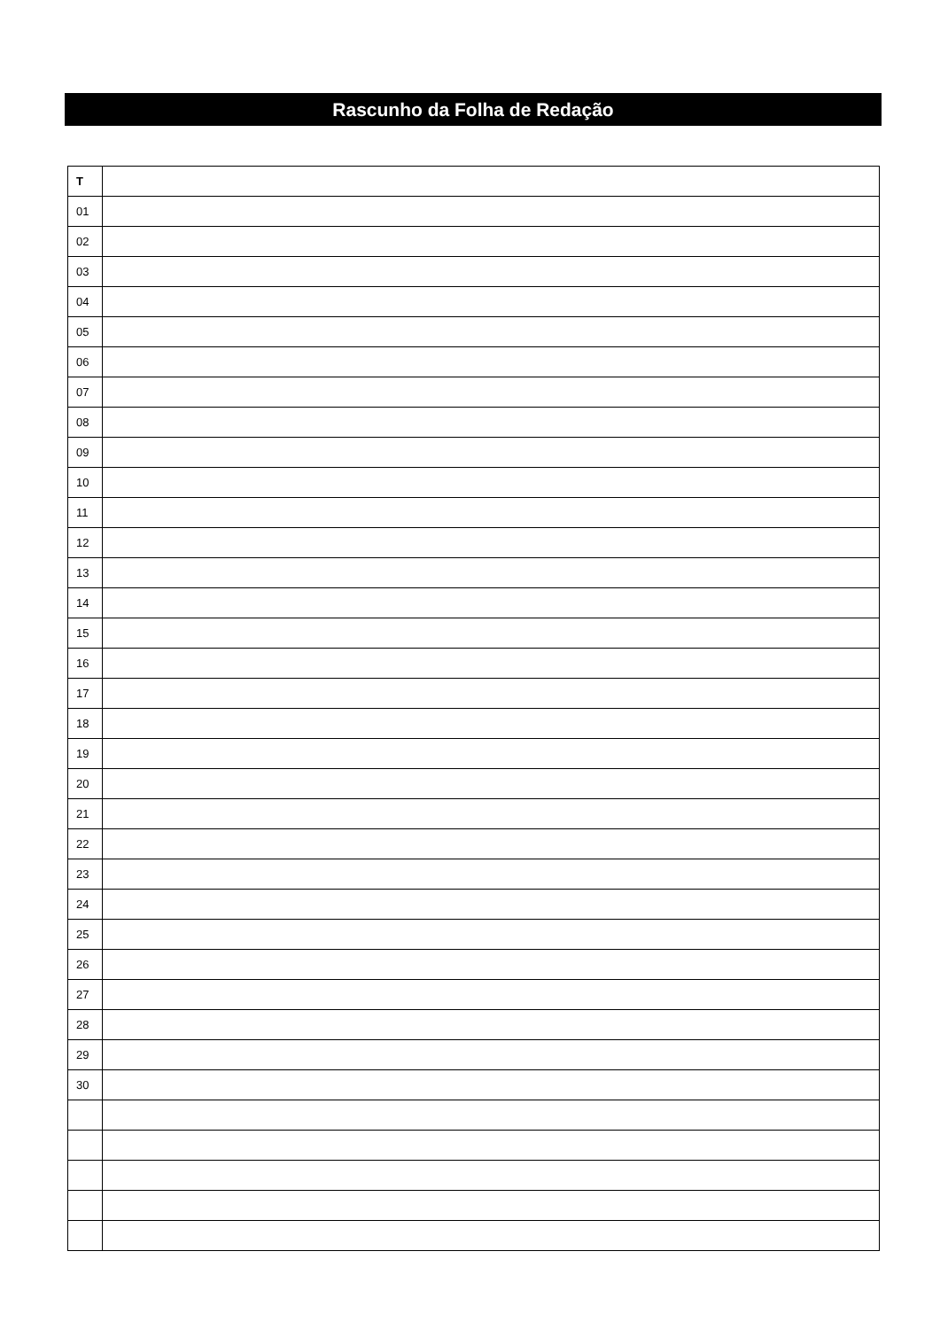Rascunho da Folha de Redação
| T | |
| --- | --- |
| 01 | |
| 02 | |
| 03 | |
| 04 | |
| 05 | |
| 06 | |
| 07 | |
| 08 | |
| 09 | |
| 10 | |
| 11 | |
| 12 | |
| 13 | |
| 14 | |
| 15 | |
| 16 | |
| 17 | |
| 18 | |
| 19 | |
| 20 | |
| 21 | |
| 22 | |
| 23 | |
| 24 | |
| 25 | |
| 26 | |
| 27 | |
| 28 | |
| 29 | |
| 30 | |